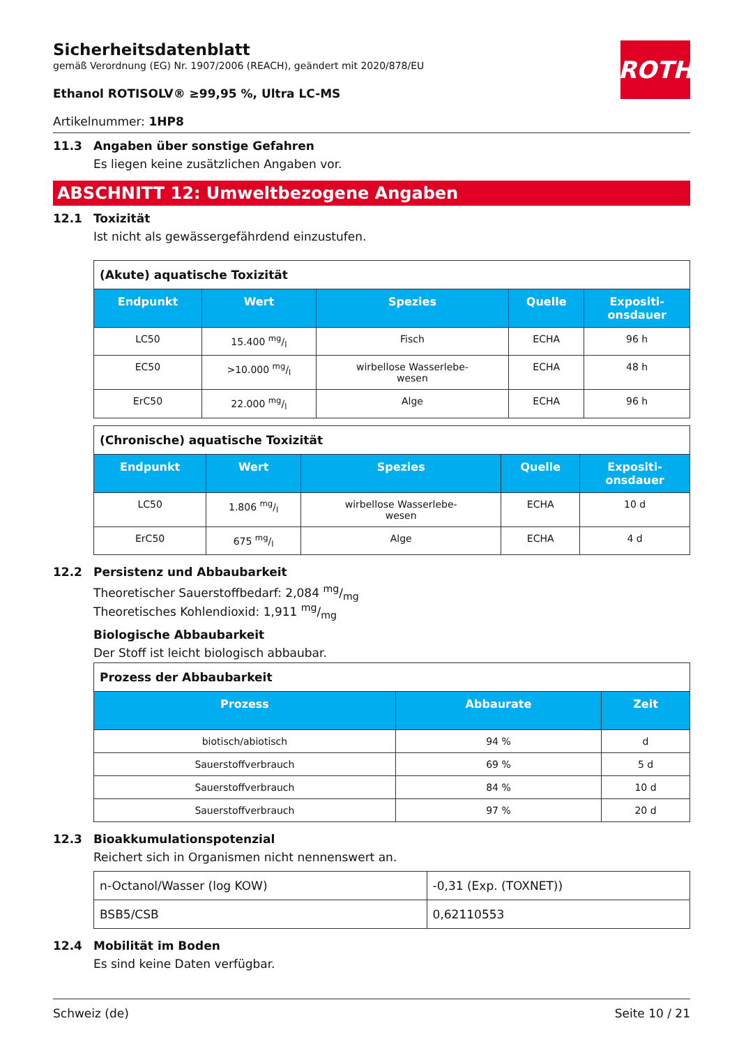ROTH
Sicherheitsdatenblatt
gemäß Verordnung (EG) Nr. 1907/2006 (REACH), geändert mit 2020/878/EU
Ethanol ROTISOLV® ≥99,95 %, Ultra LC-MS
Artikelnummer: 1HP8
11.3 Angaben über sonstige Gefahren
Es liegen keine zusätzlichen Angaben vor.
ABSCHNITT 12: Umweltbezogene Angaben
12.1 Toxizität
Ist nicht als gewässergefährdend einzustufen.
| (Akute) aquatische Toxizität | | | | |
| Endpunkt | Wert | Spezies | Quelle | Expositi- onsdauer |
| LC50 | 15.400 mg/l | Fisch | ECHA | 96 h |
| EC50 | >10.000 mg/l | wirbellose Wasserlebe- wesen | ECHA | 48 h |
| ErC50 | 22.000 mg/l | Alge | ECHA | 96 h |
| (Chronische) aquatische Toxizität | | | | |
| Endpunkt | Wert | Spezies | Quelle | Expositi- onsdauer |
| LC50 | 1.806 mg/l | wirbellose Wasserlebe- wesen | ECHA | 10 d |
| ErC50 | 675 mg/l | Alge | ECHA | 4 d |
12.2 Persistenz und Abbaubarkeit
Theoretischer Sauerstoffbedarf: 2,084 mg/mg
Theoretisches Kohlendioxid: 1,911 mg/mg
Biologische Abbaubarkeit
Der Stoff ist leicht biologisch abbaubar.
| Prozess der Abbaubarkeit | | |
| Prozess | Abbaurate | Zeit |
| biotisch/abiotisch | 94 % | d |
| Sauerstoffverbrauch | 69 % | 5 d |
| Sauerstoffverbrauch | 84 % | 10 d |
| Sauerstoffverbrauch | 97 % | 20 d |
12.3 Bioakkumulationspotenzial
Reichert sich in Organismen nicht nennenswert an.
| n-Octanol/Wasser (log KOW) | -0,31 (Exp. (TOXNET)) |
| BSB5/CSB | 0,62110553 |
12.4 Mobilität im Boden
Es sind keine Daten verfügbar.
Schweiz (de) Seite 10 / 21